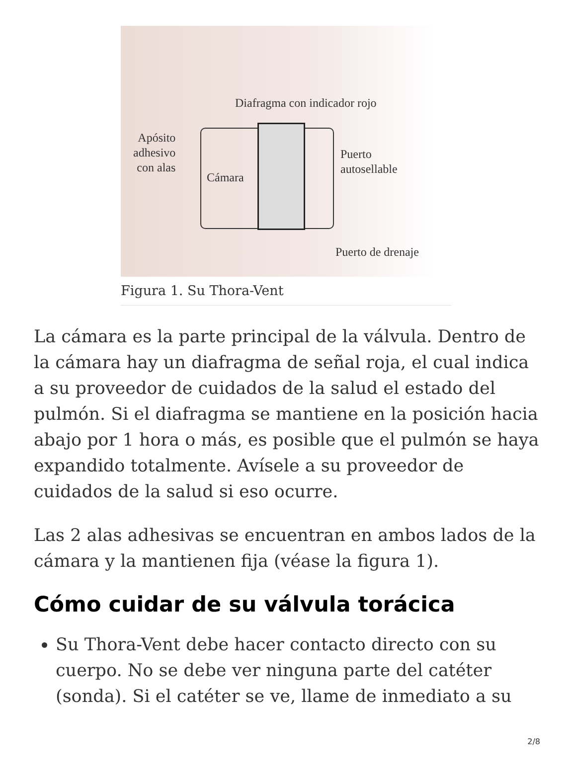Diafragma con indicador rojo
Apósito
adhesivo
con alas
Cámara
Puerto
autosellable
Puerto de drenaje
Figura 1. Su Thora-Vent
La cámara es la parte principal de la válvula. Dentro de la cámara hay un diafragma de señal roja, el cual indica a su proveedor de cuidados de la salud el estado del pulmón. Si el diafragma se mantiene en la posición hacia abajo por 1 hora o más, es posible que el pulmón se haya expandido totalmente. Avísele a su proveedor de cuidados de la salud si eso ocurre.
Las 2 alas adhesivas se encuentran en ambos lados de la cámara y la mantienen fija (véase la figura 1).
Cómo cuidar de su válvula torácica
Su Thora-Vent debe hacer contacto directo con su cuerpo. No se debe ver ninguna parte del catéter (sonda). Si el catéter se ve, llame de inmediato a su
2/8